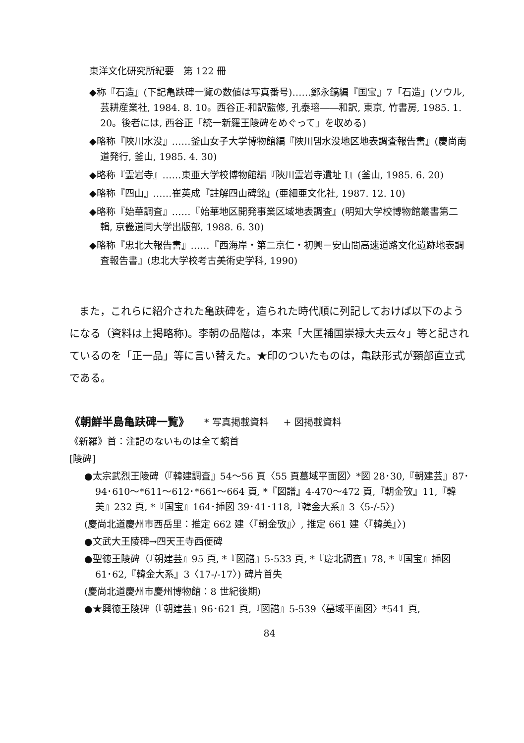東洋文化研究所紀要　第 122 冊
◆称『石造』(下記亀趺碑一覧の数値は写真番号)……鄭永鎬編『国宝』7「石造」(ソウル, 芸耕産業社, 1984. 8. 10。西谷正-和訳監修, 孔泰瑢――和訳, 東京, 竹書房, 1985. 1. 20。後者には, 西谷正「統一新羅王陵碑をめぐって」を収める)
◆略称『陜川水没』……釜山女子大学博物館編『陜川댐水没地区地表調査報告書』(慶尚南道発行, 釜山, 1985. 4. 30)
◆略称『霊岩寺』……東亜大学校博物館編『陜川霊岩寺遺址 I』(釜山, 1985. 6. 20)
◆略称『四山』……崔英成『註解四山碑銘』(亜細亜文化社, 1987. 12. 10)
◆略称『始華調査』……『始華地区開発事業区域地表調査』(明知大学校博物館叢書第二輯, 京畿道同大学出版部, 1988. 6. 30)
◆略称『忠北大報告書』……『西海岸・第二京仁・初興－安山間高速道路文化遺跡地表調査報告書』(忠北大学校考古美術史学科, 1990)
また，これらに紹介された亀趺碑を，造られた時代順に列記しておけば以下のようになる（資料は上掲略称)。李朝の品階は，本来「大匡補国崇禄大夫云々」等と記されているのを「正一品」等に言い替えた。★印のついたものは，亀趺形式が頸部直立式である。
《朝鮮半島亀趺碑一覧》 * 写真掲載資料 + 図掲載資料
《新羅》首：注記のないものは全て螭首
[陵碑]
●太宗武烈王陵碑（『韓建調査』54～56 頁〈55 頁墓域平面図〉*図 28･30,『朝建芸』87･94･610～*611～612･*661～664 頁, *『図譜』4-470～472 頁,『朝金攷』11,『韓美』232 頁, *『国宝』164･挿図 39･41･118,『韓金大系』3〈5-/-5〉)
(慶尚北道慶州市西岳里：推定 662 建〈『朝金攷』〉, 推定 661 建〈『韓美』〉)
●文武大王陵碑→四天王寺西便碑
●聖徳王陵碑（『朝建芸』95 頁, *『図譜』5-533 頁, *『慶北調査』78, *『国宝』挿図 61･62,『韓金大系』3〈17-/-17〉) 碑片首失
(慶尚北道慶州市慶州博物館：8 世紀後期)
●★興徳王陵碑（『朝建芸』96･621 頁,『図譜』5-539〈墓域平面図〉*541 頁,
84